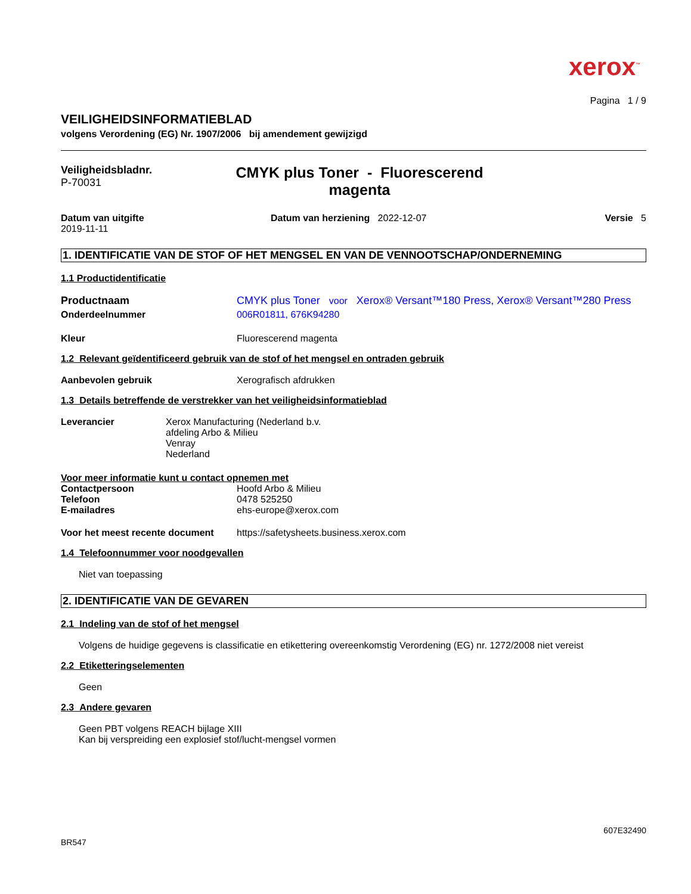xerox<sup>™</sup>
Pagina 1 / 9
VEILIGHEIDSINFORMATIEBLAD
volgens Verordening (EG) Nr. 1907/2006 bij amendement gewijzigd
Veiligheidsbladnr.
P-70031
CMYK plus Toner - Fluorescerend
magenta
Datum van uitgifte
2019-11-11
Datum van herziening 2022-12-07
Versie 5
1. IDENTIFICATIE VAN DE STOF OF HET MENGSEL EN VAN DE VENNOOTSCHAP/ONDERNEMING
1.1 Productidentificatie
Productnaam CMYK plus Toner voor Xerox® Versant™180 Press, Xerox® Versant™280 Press
Onderdeelnummer 006R01811, 676K94280
Kleur Fluorescerend magenta
1.2 Relevant geïdentificeerd gebruik van de stof of het mengsel en ontraden gebruik
Aanbevolen gebruik Xerografisch afdrukken
1.3 Details betreffende de verstrekker van het veiligheidsinformatieblad
Leverancier Xerox Manufacturing (Nederland b.v.
afdeling Arbo & Milieu
Venray
Nederland
Voor meer informatie kunt u contact opnemen met
Contactpersoon Hoofd Arbo & Milieu
Telefoon 0478 525250
E-mailadres ehs-europe@xerox.com
Voor het meest recente document
https://safetysheets.business.xerox.com
1.4 Telefoonnummer voor noodgevallen
Niet van toepassing
2. IDENTIFICATIE VAN DE GEVAREN
2.1 Indeling van de stof of het mengsel
Volgens de huidige gegevens is classificatie en etikettering overeenkomstig Verordening (EG) nr. 1272/2008 niet vereist
2.2 Etiketteringselementen
Geen
2.3 Andere gevaren
Geen PBT volgens REACH bijlage XIII
Kan bij verspreiding een explosief stof/lucht-mengsel vormen
607E32490
BR547